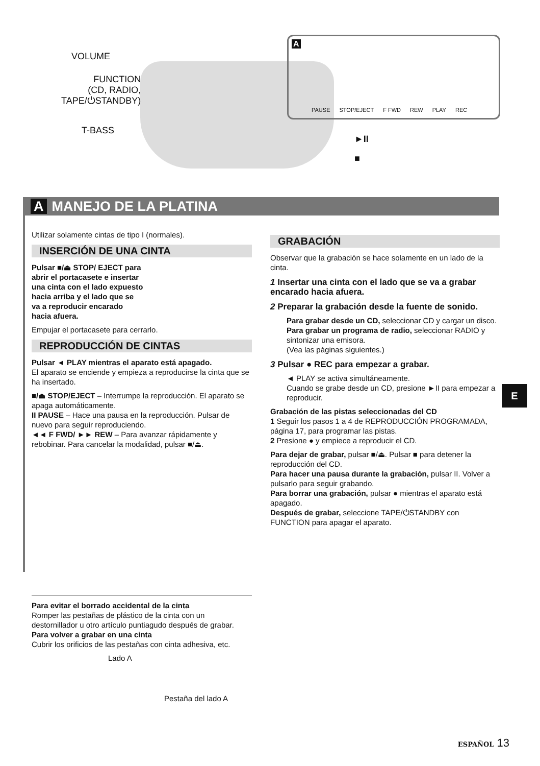VOLUME
FUNCTION
(CD, RADIO,
TAPE/⏻STANDBY)
T-BASS
►II
■
A
PAUSE STOP/EJECT F FWD REW PLAY REC
A MANEJO DE LA PLATINA
Utilizar solamente cintas de tipo I (normales).
INSERCIÓN DE UNA CINTA
Pulsar ■/⏏ STOP/ EJECT para abrir el portacasete e insertar una cinta con el lado expuesto hacia arriba y el lado que se va a reproducir encarado hacia afuera.
Empujar el portacasete para cerrarlo.
REPRODUCCIÓN DE CINTAS
Pulsar ◄ PLAY mientras el aparato está apagado.
El aparato se enciende y empieza a reproducirse la cinta que se ha insertado.
■/⏏ STOP/EJECT – Interrumpe la reproducción. El aparato se apaga automáticamente.
II PAUSE – Hace una pausa en la reproducción. Pulsar de nuevo para seguir reproduciendo.
◄◄ F FWD/ ►► REW – Para avanzar rápidamente y rebobinar. Para cancelar la modalidad, pulsar ■/⏏.
Para evitar el borrado accidental de la cinta
Romper las pestañas de plástico de la cinta con un destornillador u otro artículo puntiagudo después de grabar.
Para volver a grabar en una cinta
Cubrir los orificios de las pestañas con cinta adhesiva, etc.
Lado A
Pestaña del lado A
GRABACIÓN
Observar que la grabación se hace solamente en un lado de la cinta.
1 Insertar una cinta con el lado que se va a grabar encarado hacia afuera.
2 Preparar la grabación desde la fuente de sonido.
Para grabar desde un CD, seleccionar CD y cargar un disco.
Para grabar un programa de radio, seleccionar RADIO y sintonizar una emisora.
(Vea las páginas siguientes.)
3 Pulsar ● REC para empezar a grabar.
◄ PLAY se activa simultáneamente.
Cuando se grabe desde un CD, presione ►II para empezar a reproducir.
Grabación de las pistas seleccionadas del CD
1 Seguir los pasos 1 a 4 de REPRODUCCIÓN PROGRAMADA, página 17, para programar las pistas.
2 Presione ● y empiece a reproducir el CD.
Para dejar de grabar, pulsar ■/⏏. Pulsar ■ para detener la reproducción del CD.
Para hacer una pausa durante la grabación, pulsar II. Volver a pulsarlo para seguir grabando.
Para borrar una grabación, pulsar ● mientras el aparato está apagado.
Después de grabar, seleccione TAPE/⏻STANDBY con FUNCTION para apagar el aparato.
E
ESPAÑOL 13